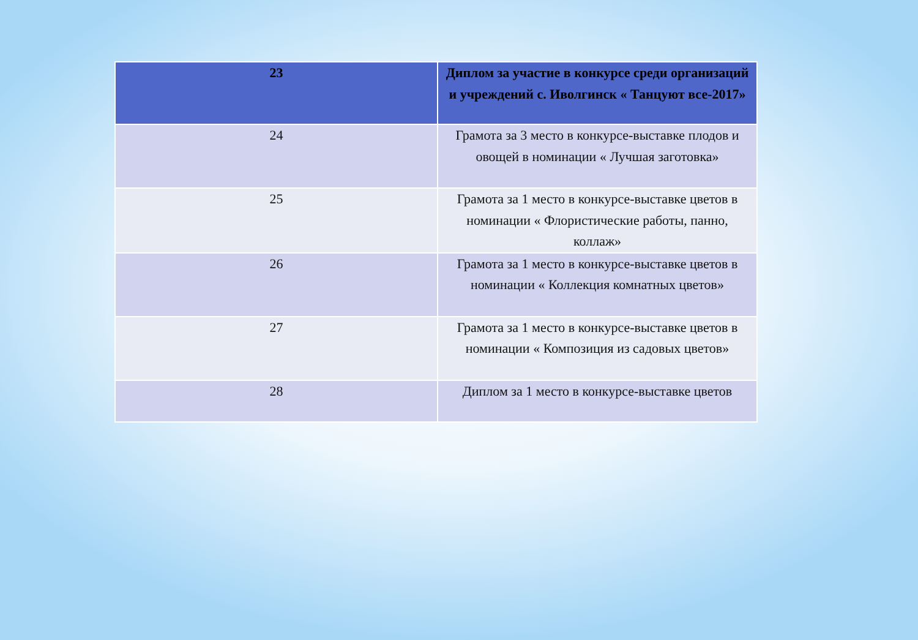| 23 | Диплом за участие в конкурсе среди организаций и учреждений с. Иволгинск « Танцуют все-2017» |
| 24 | Грамота за 3 место в конкурсе-выставке плодов и овощей в номинации « Лучшая заготовка» |
| 25 | Грамота за 1 место в конкурсе-выставке цветов в номинации « Флористические работы, панно, коллаж» |
| 26 | Грамота за 1 место в конкурсе-выставке цветов в номинации « Коллекция комнатных цветов» |
| 27 | Грамота за 1 место в конкурсе-выставке цветов в номинации « Композиция из садовых цветов» |
| 28 | Диплом за 1 место в конкурсе-выставке цветов |